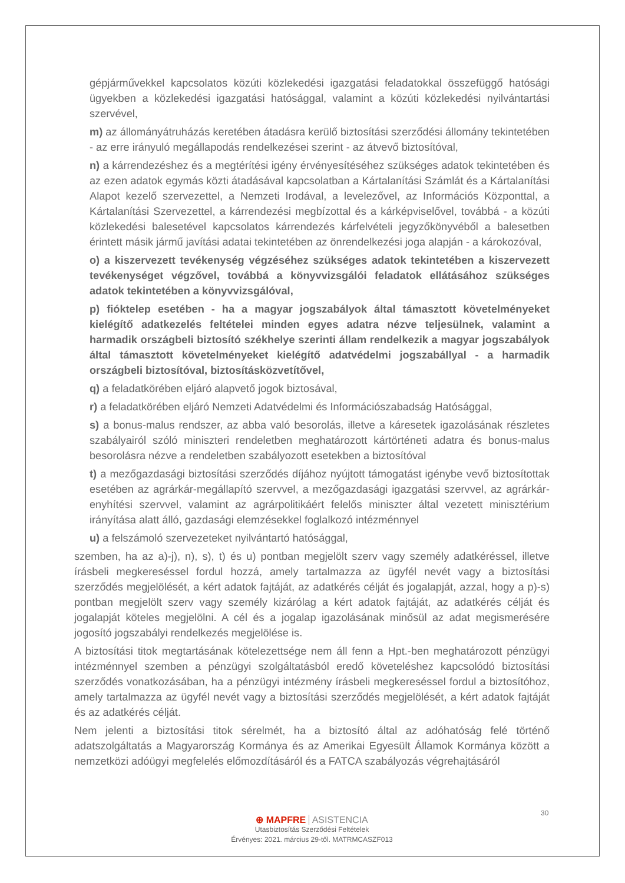gépjárművekkel kapcsolatos közúti közlekedési igazgatási feladatokkal összefüggő hatósági ügyekben a közlekedési igazgatási hatósággal, valamint a közúti közlekedési nyilvántartási szervével,
m) az állományátruházás keretében átadásra kerülő biztosítási szerződési állomány tekintetében - az erre irányuló megállapodás rendelkezései szerint - az átvevő biztosítóval,
n) a kárrendezéshez és a megtérítési igény érvényesítéséhez szükséges adatok tekintetében és az ezen adatok egymás közti átadásával kapcsolatban a Kártalanítási Számlát és a Kártalanítási Alapot kezelő szervezettel, a Nemzeti Irodával, a levelezővel, az Információs Központtal, a Kártalanítási Szervezettel, a kárrendezési megbízottal és a kárképviselővel, továbbá - a közúti közlekedési balesetével kapcsolatos kárrendezés kárfelvételi jegyzőkönyvéből a balesetben érintett másik jármű javítási adatai tekintetében az önrendelkezési joga alapján - a károkozóval,
o) a kiszervezett tevékenység végzéséhez szükséges adatok tekintetében a kiszervezett tevékenységet végzővel, továbbá a könyvvizsgálói feladatok ellátásához szükséges adatok tekintetében a könyvvizsgálóval,
p) fióktelep esetében - ha a magyar jogszabályok által támasztott követelményeket kielégítő adatkezelés feltételei minden egyes adatra nézve teljesülnek, valamint a harmadik országbeli biztosító székhelye szerinti állam rendelkezik a magyar jogszabályok által támasztott követelményeket kielégítő adatvédelmi jogszabállyal - a harmadik országbeli biztosítóval, biztosításközvetítővel,
q) a feladatkörében eljáró alapvető jogok biztosával,
r) a feladatkörében eljáró Nemzeti Adatvédelmi és Információszabadság Hatósággal,
s) a bonus-malus rendszer, az abba való besorolás, illetve a káresetek igazolásának részletes szabályairól szóló miniszteri rendeletben meghatározott kártörténeti adatra és bonus-malus besorolásra nézve a rendeletben szabályozott esetekben a biztosítóval
t) a mezőgazdasági biztosítási szerződés díjához nyújtott támogatást igénybe vevő biztosítottak esetében az agrárkár-megállapító szervvel, a mezőgazdasági igazgatási szervvel, az agrárkár-enyhítési szervvel, valamint az agrárpolitikáért felelős miniszter által vezetett minisztérium irányítása alatt álló, gazdasági elemzésekkel foglalkozó intézménnyel
u) a felszámoló szervezeteket nyilvántartó hatósággal,
szemben, ha az a)-j), n), s), t) és u) pontban megjelölt szerv vagy személy adatkéréssel, illetve írásbeli megkereséssel fordul hozzá, amely tartalmazza az ügyfél nevét vagy a biztosítási szerződés megjelölését, a kért adatok fajtáját, az adatkérés célját és jogalapját, azzal, hogy a p)-s) pontban megjelölt szerv vagy személy kizárólag a kért adatok fajtáját, az adatkérés célját és jogalapját köteles megjelölni. A cél és a jogalap igazolásának minősül az adat megismerésére jogosító jogszabályi rendelkezés megjelölése is.
A biztosítási titok megtartásának kötelezettsége nem áll fenn a Hpt.-ben meghatározott pénzügyi intézménnyel szemben a pénzügyi szolgáltatásból eredő követeléshez kapcsolódó biztosítási szerződés vonatkozásában, ha a pénzügyi intézmény írásbeli megkereséssel fordul a biztosítóhoz, amely tartalmazza az ügyfél nevét vagy a biztosítási szerződés megjelölését, a kért adatok fajtáját és az adatkérés célját.
Nem jelenti a biztosítási titok sérelmét, ha a biztosító által az adóhatóság felé történő adatszolgáltatás a Magyarország Kormánya és az Amerikai Egyesült Államok Kormánya között a nemzetközi adóügyi megfelelés előmozdításáról és a FATCA szabályozás végrehajtásáról
30
⊕ MAPFRE ASISTENCIA
Utasbiztosítás Szerződési Feltételek
Érvényes: 2021. március 29-től. MATRMCASZF013